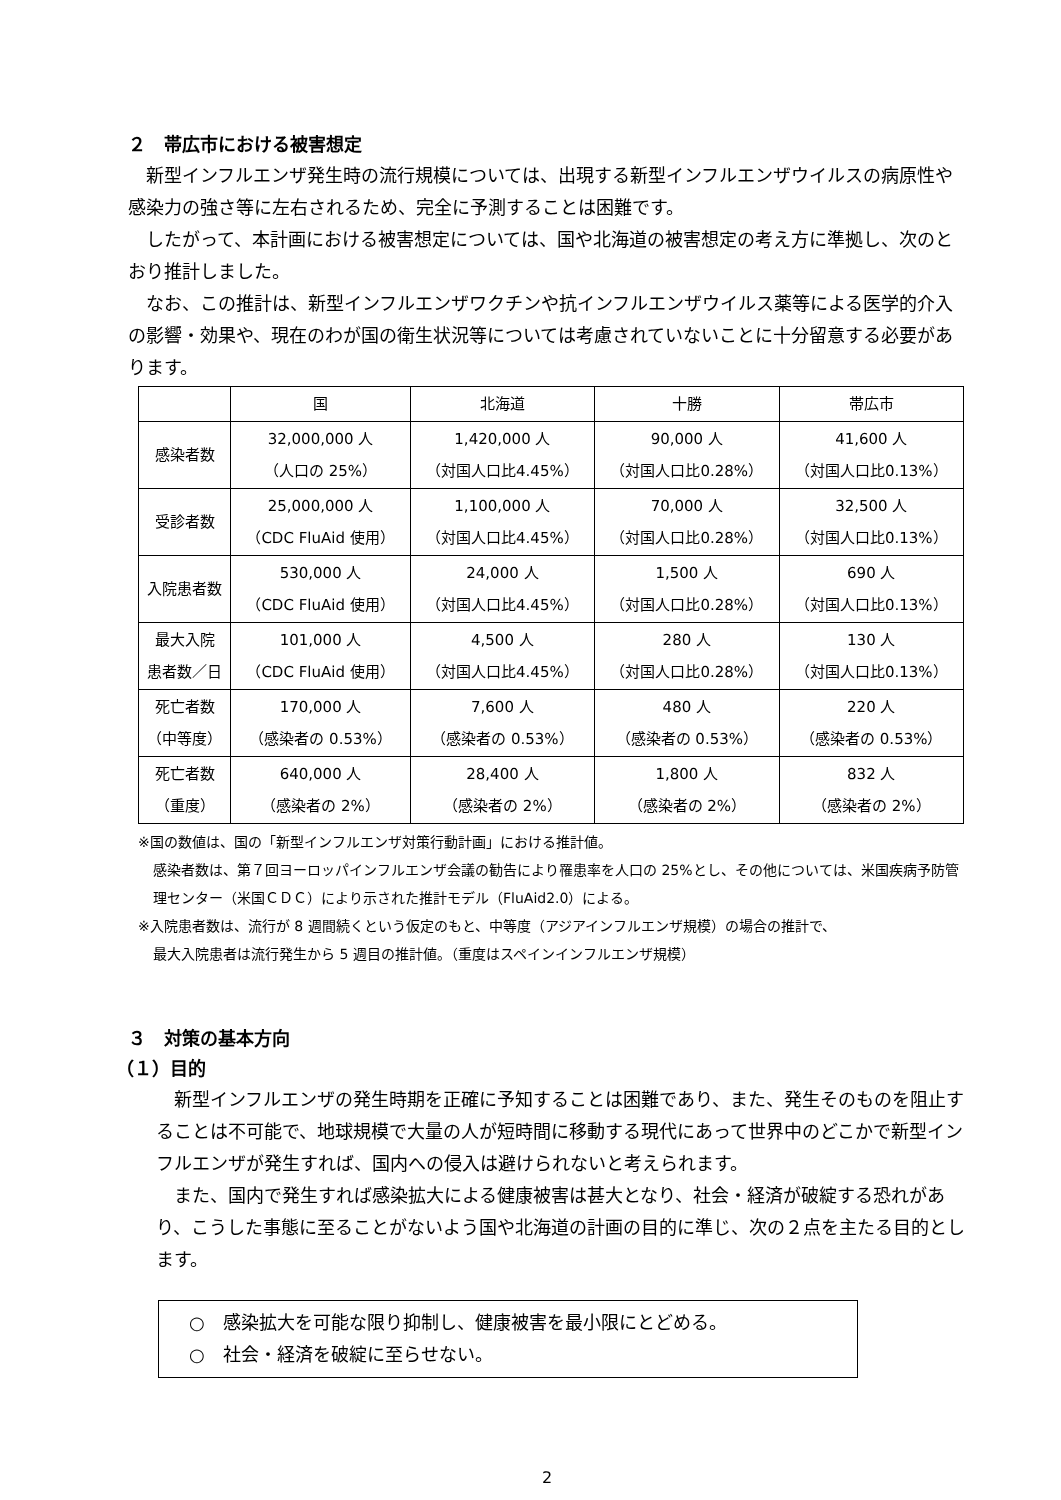２　帯広市における被害想定
新型インフルエンザ発生時の流行規模については、出現する新型インフルエンザウイルスの病原性や感染力の強さ等に左右されるため、完全に予測することは困難です。
したがって、本計画における被害想定については、国や北海道の被害想定の考え方に準拠し、次のとおり推計しました。
なお、この推計は、新型インフルエンザワクチンや抗インフルエンザウイルス薬等による医学的介入の影響・効果や、現在のわが国の衛生状況等については考慮されていないことに十分留意する必要があります。
| | 国 | 北海道 | 十勝 | 帯広市 |
| --- | --- | --- | --- | --- |
| 感染者数 | 32,000,000 人 （人口の 25%） | 1,420,000 人 （対国人口比4.45%） | 90,000 人 （対国人口比0.28%） | 41,600 人 （対国人口比0.13%） |
| 受診者数 | 25,000,000 人 （CDC FluAid 使用） | 1,100,000 人 （対国人口比4.45%） | 70,000 人 （対国人口比0.28%） | 32,500 人 （対国人口比0.13%） |
| 入院患者数 | 530,000 人 （CDC FluAid 使用） | 24,000 人 （対国人口比4.45%） | 1,500 人 （対国人口比0.28%） | 690 人 （対国人口比0.13%） |
| 最大入院 患者数／日 | 101,000 人 （CDC FluAid 使用） | 4,500 人 （対国人口比4.45%） | 280 人 （対国人口比0.28%） | 130 人 （対国人口比0.13%） |
| 死亡者数 （中等度） | 170,000 人 （感染者の 0.53%） | 7,600 人 （感染者の 0.53%） | 480 人 （感染者の 0.53%） | 220 人 （感染者の 0.53%） |
| 死亡者数 （重度） | 640,000 人 （感染者の 2%） | 28,400 人 （感染者の 2%） | 1,800 人 （感染者の 2%） | 832 人 （感染者の 2%） |
※国の数値は、国の「新型インフルエンザ対策行動計画」における推計値。
感染者数は、第７回ヨーロッパインフルエンザ会議の勧告により罹患率を人口の 25%とし、その他については、米国疾病予防管理センター（米国ＣＤＣ）により示された推計モデル（FluAid2.0）による。
※入院患者数は、流行が 8 週間続くという仮定のもと、中等度（アジアインフルエンザ規模）の場合の推計で、
最大入院患者は流行発生から 5 週目の推計値。（重度はスペインインフルエンザ規模）
３　対策の基本方向
（１）目的
新型インフルエンザの発生時期を正確に予知することは困難であり、また、発生そのものを阻止することは不可能で、地球規模で大量の人が短時間に移動する現代にあって世界中のどこかで新型インフルエンザが発生すれば、国内への侵入は避けられないと考えられます。
また、国内で発生すれば感染拡大による健康被害は甚大となり、社会・経済が破綻する恐れがあり、こうした事態に至ることがないよう国や北海道の計画の目的に準じ、次の２点を主たる目的とします。
○　感染拡大を可能な限り抑制し、健康被害を最小限にとどめる。
○　社会・経済を破綻に至らせない。
2